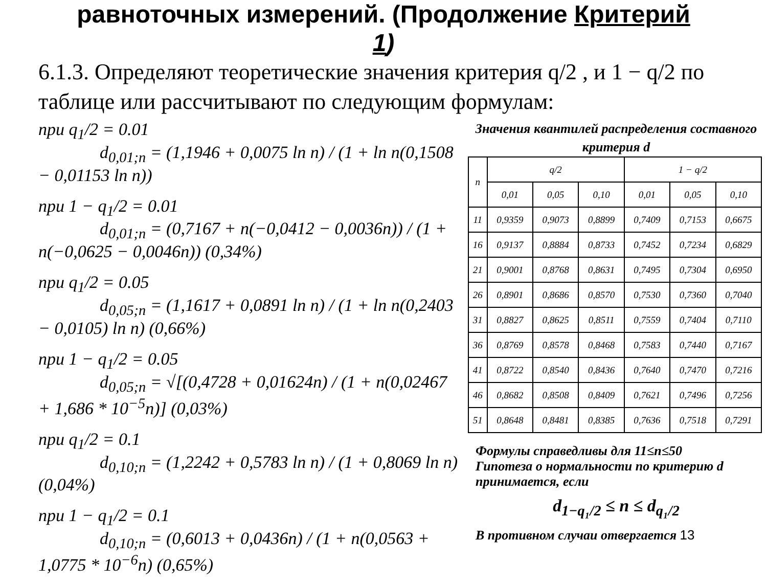равноточных измерений. (Продолжение Критерий
1)
6.1.3. Определяют теоретические значения критерия q/2 , и 1 − q/2 по таблице или рассчитывают по следующим формулам:
при q<sub>1</sub>/2 = 0.01
d<sub>0,01;n</sub> = (1,1946 + 0,0075 ln n) / (1 + ln n(0,1508 − 0,01153 ln n))
при 1 − q<sub>1</sub>/2 = 0.01
d<sub>0,01;n</sub> = (0,7167 + n(−0,0412 − 0,0036n)) / (1 + n(−0,0625 − 0,0046n)) (0,34%)
при q<sub>1</sub>/2 = 0.05
d<sub>0,05;n</sub> = (1,1617 + 0,0891 ln n) / (1 + ln n(0,2403 − 0,0105) ln n) (0,66%)
при 1 − q<sub>1</sub>/2 = 0.05
d<sub>0,05;n</sub> = √[(0,4728 + 0,01624n) / (1 + n(0,02467 + 1,686 * 10<sup>−5</sup>n)] (0,03%)
при q<sub>1</sub>/2 = 0.1
d<sub>0,10;n</sub> = (1,2242 + 0,5783 ln n) / (1 + 0,8069 ln n) (0,04%)
при 1 − q<sub>1</sub>/2 = 0.1
d<sub>0,10;n</sub> = (0,6013 + 0,0436n) / (1 + n(0,0563 + 1,0775 * 10<sup>−6</sup>n) (0,65%)
Значения квантилей распределения составного критерия d
| n | q/2 | | | 1 − q/2 | | |
| --- | --- | --- | --- | --- | --- | --- |
| | 0,01 | 0,05 | 0,10 | 0,01 | 0,05 | 0,10 |
| 11 | 0,9359 | 0,9073 | 0,8899 | 0,7409 | 0,7153 | 0,6675 |
| 16 | 0,9137 | 0,8884 | 0,8733 | 0,7452 | 0,7234 | 0,6829 |
| 21 | 0,9001 | 0,8768 | 0,8631 | 0,7495 | 0,7304 | 0,6950 |
| 26 | 0,8901 | 0,8686 | 0,8570 | 0,7530 | 0,7360 | 0,7040 |
| 31 | 0,8827 | 0,8625 | 0,8511 | 0,7559 | 0,7404 | 0,7110 |
| 36 | 0,8769 | 0,8578 | 0,8468 | 0,7583 | 0,7440 | 0,7167 |
| 41 | 0,8722 | 0,8540 | 0,8436 | 0,7640 | 0,7470 | 0,7216 |
| 46 | 0,8682 | 0,8508 | 0,8409 | 0,7621 | 0,7496 | 0,7256 |
| 51 | 0,8648 | 0,8481 | 0,8385 | 0,7636 | 0,7518 | 0,7291 |
Формулы справедливы для 11≤n≤50
Гипотеза о нормальности по критерию d принимается, если
d<sub>1−q₁/2</sub> ≤ n ≤ d<sub>q₁/2</sub>
В противном случаи отвергается 13